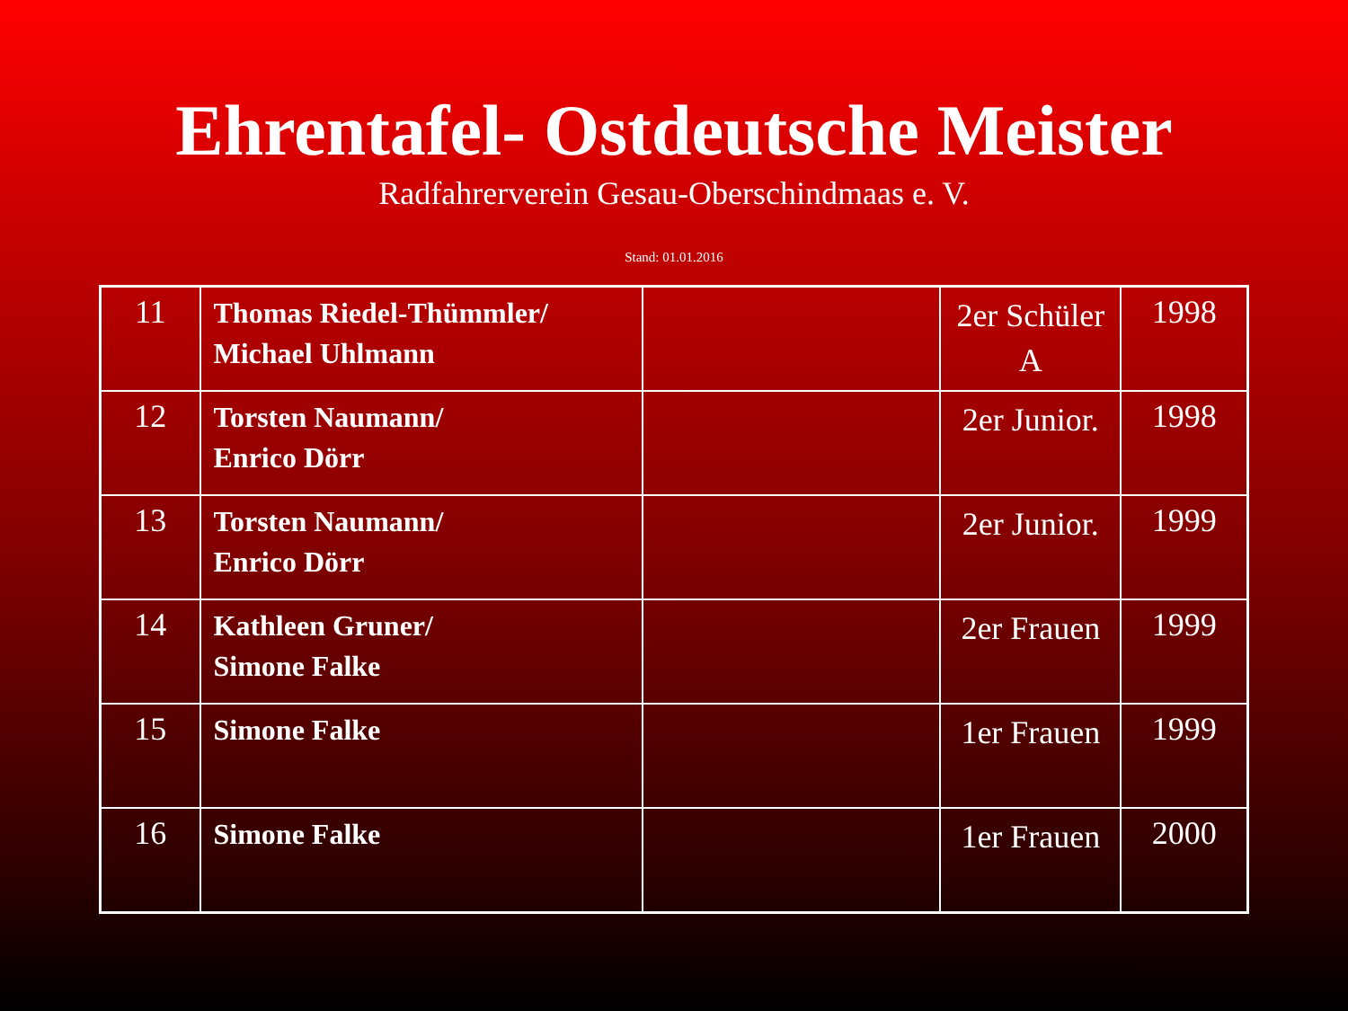Ehrentafel- Ostdeutsche Meister
Radfahrerverein Gesau-Oberschindmaas e. V.
Stand: 01.01.2016
| 11 | Thomas Riedel-Thümmler/ Michael Uhlmann | | 2er Schüler A | 1998 |
| 12 | Torsten Naumann/ Enrico Dörr | | 2er Junior. | 1998 |
| 13 | Torsten Naumann/ Enrico Dörr | | 2er Junior. | 1999 |
| 14 | Kathleen Gruner/ Simone Falke | | 2er Frauen | 1999 |
| 15 | Simone Falke | | 1er Frauen | 1999 |
| 16 | Simone Falke | | 1er Frauen | 2000 |